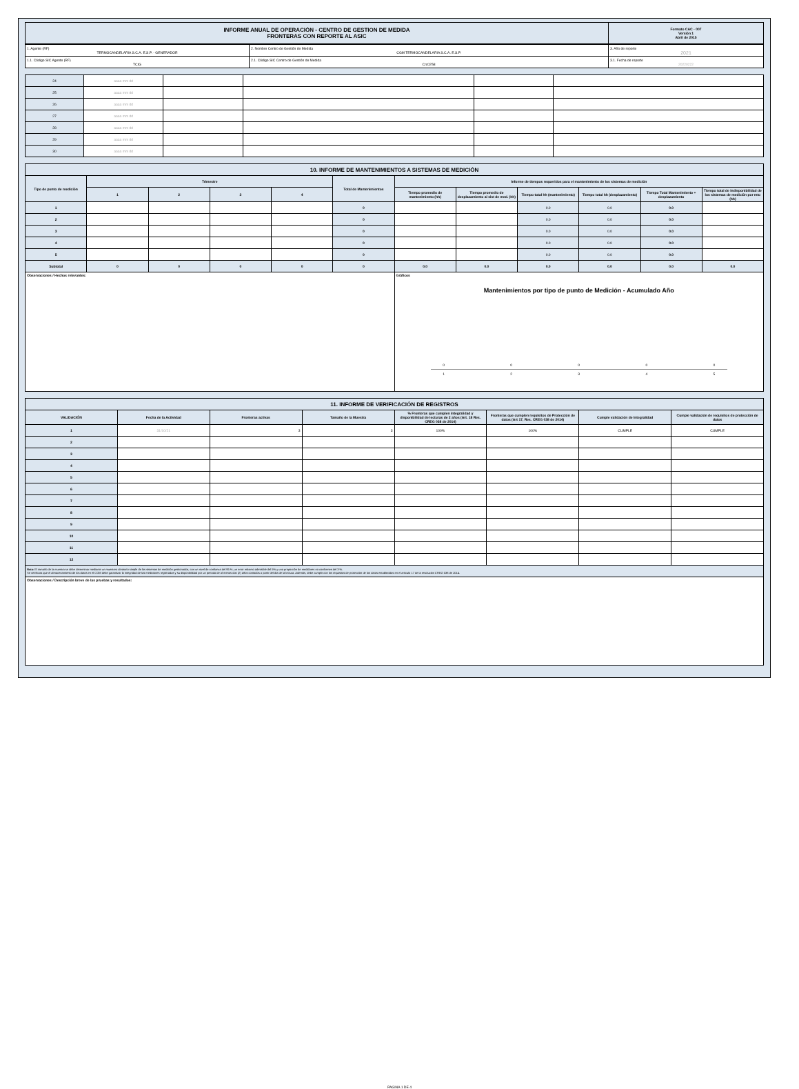| INFORME ANUAL DE OPERACIÓN - CENTRO DE GESTION DE MEDIDA FRONTERAS CON REPORTE AL ASIC | Formato CAC - 007 Versión 1 Abril de 2015 |
| 1. Agente (RF) TERMOCANDELARIA S.C.A. E.S.P. - GENERADOR | 2. Nombre Centro de Gestión de Medida CGM TERMOCANDELARIA S.C.A. E.S.P. | 3. Año de reporte 2021 |
| 1.1. Código SIC Agente (RF) TCIG | 2.1. Código SIC Centro de Gestión de Medida Crc0258 | 3.1. Fecha de reporte 20220222 |
| 24 | aaaa mm dd | | | | |
| 25 | aaaa mm dd | | | | |
| 26 | aaaa mm dd | | | | |
| 27 | aaaa mm dd | | | | |
| 28 | aaaa mm dd | | | | |
| 29 | aaaa mm dd | | | | |
| 30 | aaaa mm dd | | | | |
| 10. INFORME DE MANTENIMIENTOS A SISTEMAS DE MEDICIÓN | | | | | | | | | | | |
| Tipo de punto de medición | Trimestre | | | | Total de Mantenimientos | Informe de tiempos requeridos para el mantenimiento de los sistemas de medición | | | | | |
| | 1 | 2 | 3 | 4 | | Tiempo promedio de mantenimiento (hh) | Tiempo promedio de desplazamiento al sist de med. (hh) | Tiempo total hh (mantenimiento) | Tiempo total hh (desplazamiento) | Tiempo Total Mantenimiento + desplazamiento | Tiempo total de indisponibilidad de los sistemas de medición por mto (hh) |
| 1 | | | | | 0 | | | 0.0 | 0.0 | 0.0 | |
| 2 | | | | | 0 | | | 0.0 | 0.0 | 0.0 | |
| 3 | | | | | 0 | | | 0.0 | 0.0 | 0.0 | |
| 4 | | | | | 0 | | | 0.0 | 0.0 | 0.0 | |
| 5 | | | | | 0 | | | 0.0 | 0.0 | 0.0 | |
| Subtotal | 0 | 0 | 0 | 0 | 0 | 0.0 | 0.0 | 0.0 | 0.0 | 0.0 | 0.0 |
| Observaciones / Hechos relevantes: | | | | | | Gráficos Mantenimientos por tipo de punto de Medición - Acumulado Año 0 0 0 0 0 1 2 3 4 5 | | | | | |
| 11. INFORME DE VERIFICACIÓN DE REGISTROS | | | | | | | |
| VALIDACIÓN | Fecha de la Actividad | Fronteras activas | Tamaño de la Muestra | % Fronteras que cumplen integralidad y disponibilidad de lecturas de 2 años (Art. 18 Res. CREG 038 de 2014) | Fronteras que cumplen requisitos de Protección de datos (Art 17, Res. CREG 038 de 2014) | Cumple validación de Integralidad | Cumple validación de requisitos de protección de datos |
| 1 | 31/10/21 | 3 | 3 | 100% | 100% | CUMPLE | CUMPLE |
| 2 | | | | | | | |
| 3 | | | | | | | |
| 4 | | | | | | | |
| 5 | | | | | | | |
| 6 | | | | | | | |
| 7 | | | | | | | |
| 8 | | | | | | | |
| 9 | | | | | | | |
| 10 | | | | | | | |
| 11 | | | | | | | |
| 12 | | | | | | | |
| Nota: El tamaño de la muestra se debe determinar mediante un muestreo aleatorio simple de los sistemas de medición gestionados, con un nivel de confianza del 95 %, un error máximo admisible del 5% y una proporción de medidores no conformes del 3 %. Se verificara que el almacenamiento de los datos en el CGM debe garantizar la integridad de las mediciones registradas y su disponibilidad por un periodo de al menos dos (2) años contados a partir del día de la lectura. Además, debe cumplir con los requisitos de protección de los datos establecidos en el artículo 17 de la resolución CREG 038 de 2014. | | | | | | | |
| Observaciones / Descripción breve de las pruebas y resultados: | | | | | | | |
PAGINA 1 DE 4